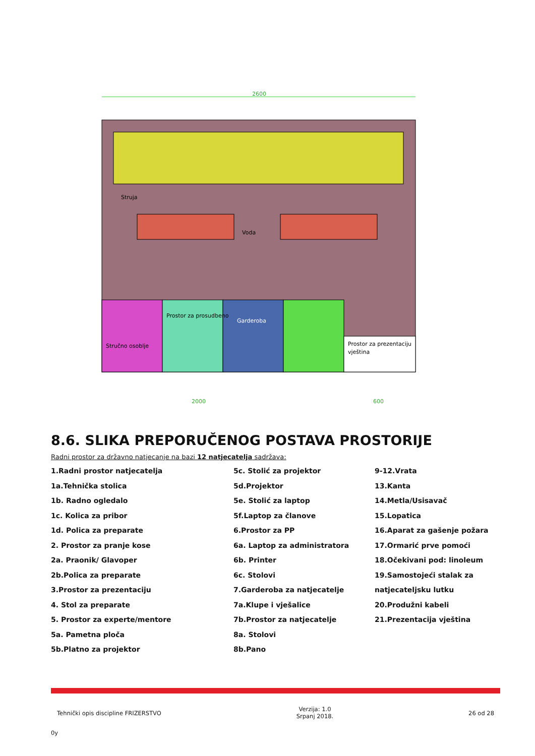2600
Struja
Voda
Garderoba
Stručno osoblje
Prostor za prosudbeno
Prostor za prezentaciju
vještina
2000
600
8.6. SLIKA PREPORUČENOG POSTAVA PROSTORIJE
Radni prostor za državno natjecanje na bazi 12 natjecatelja sadržava:
1.Radni prostor natjecatelja
1a.Tehnička stolica
1b. Radno ogledalo
1c. Kolica za pribor
1d. Polica za preparate
2. Prostor za pranje kose
2a. Praonik/ Glavoper
2b.Polica za preparate
3.Prostor za prezentaciju
4. Stol za preparate
5. Prostor za experte/mentore
5a. Pametna ploča
5b.Platno za projektor
5c. Stolić za projektor
5d.Projektor
5e. Stolić za laptop
5f.Laptop za članove
6.Prostor za PP
6a. Laptop za administratora
6b. Printer
6c. Stolovi
7.Garderoba za natjecatelje
7a.Klupe i vješalice
7b.Prostor za natjecatelje
8a. Stolovi
8b.Pano
9-12.Vrata
13.Kanta
14.Metla/Usisavač
15.Lopatica
16.Aparat za gašenje požara
17.Ormarić prve pomoći
18.Očekivani pod: linoleum
19.Samostojeći stalak za
natjecateljsku lutku
20.Produžni kabeli
21.Prezentacija vještina
Tehnički opis discipline FRIZERSTVO
Verzija: 1.0
Srpanj 2018.
26 od 28
0y